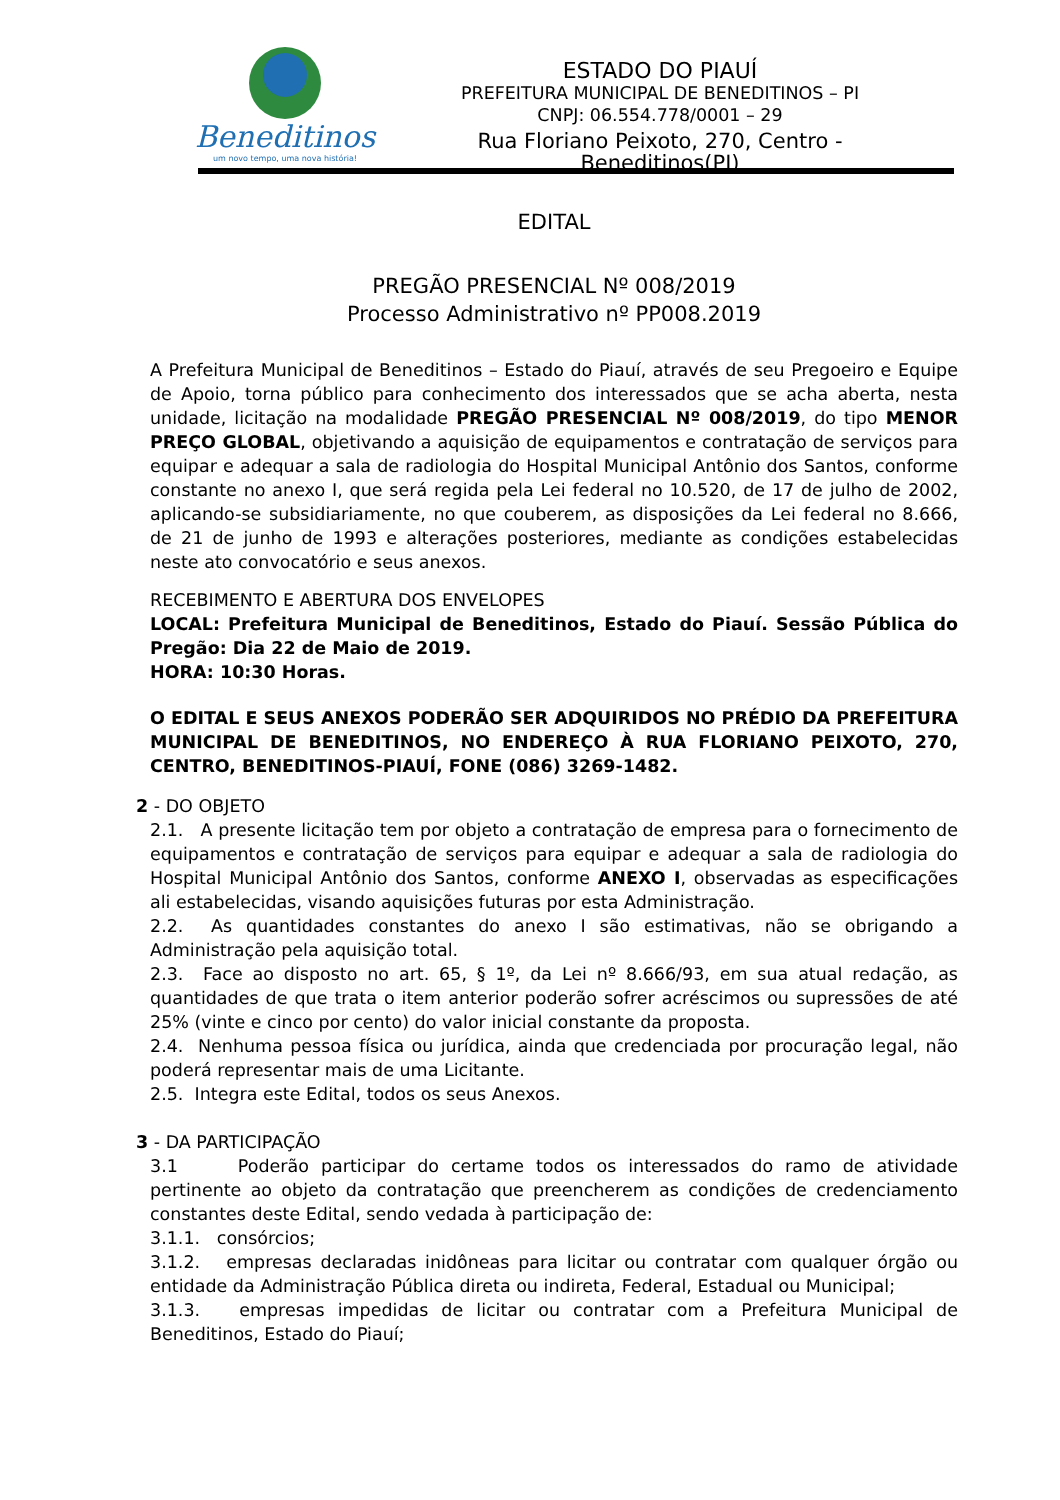Beneditinos
um novo tempo, uma nova história!
ESTADO DO PIAUÍ
PREFEITURA MUNICIPAL DE BENEDITINOS – PI
CNPJ: 06.554.778/0001 – 29
Rua Floriano Peixoto, 270, Centro - Beneditinos(PI)
EDITAL
PREGÃO PRESENCIAL Nº 008/2019
Processo Administrativo nº PP008.2019
A Prefeitura Municipal de Beneditinos – Estado do Piauí, através de seu Pregoeiro e Equipe de Apoio, torna público para conhecimento dos interessados que se acha aberta, nesta unidade, licitação na modalidade PREGÃO PRESENCIAL Nº 008/2019, do tipo MENOR PREÇO GLOBAL, objetivando a aquisição de equipamentos e contratação de serviços para equipar e adequar a sala de radiologia do Hospital Municipal Antônio dos Santos, conforme constante no anexo I, que será regida pela Lei federal no 10.520, de 17 de julho de 2002, aplicando-se subsidiariamente, no que couberem, as disposições da Lei federal no 8.666, de 21 de junho de 1993 e alterações posteriores, mediante as condições estabelecidas neste ato convocatório e seus anexos.
RECEBIMENTO E ABERTURA DOS ENVELOPES
LOCAL: Prefeitura Municipal de Beneditinos, Estado do Piauí. Sessão Pública do Pregão: Dia 22 de Maio de 2019.
HORA: 10:30 Horas.
O EDITAL E SEUS ANEXOS PODERÃO SER ADQUIRIDOS NO PRÉDIO DA PREFEITURA MUNICIPAL DE BENEDITINOS, NO ENDEREÇO À RUA FLORIANO PEIXOTO, 270, CENTRO, BENEDITINOS-PIAUÍ, FONE (086) 3269-1482.
2 - DO OBJETO
2.1. A presente licitação tem por objeto a contratação de empresa para o fornecimento de equipamentos e contratação de serviços para equipar e adequar a sala de radiologia do Hospital Municipal Antônio dos Santos, conforme ANEXO I, observadas as especificações ali estabelecidas, visando aquisições futuras por esta Administração.
2.2. As quantidades constantes do anexo I são estimativas, não se obrigando a Administração pela aquisição total.
2.3. Face ao disposto no art. 65, § 1º, da Lei nº 8.666/93, em sua atual redação, as quantidades de que trata o item anterior poderão sofrer acréscimos ou supressões de até 25% (vinte e cinco por cento) do valor inicial constante da proposta.
2.4. Nenhuma pessoa física ou jurídica, ainda que credenciada por procuração legal, não poderá representar mais de uma Licitante.
2.5. Integra este Edital, todos os seus Anexos.
3 - DA PARTICIPAÇÃO
3.1 Poderão participar do certame todos os interessados do ramo de atividade pertinente ao objeto da contratação que preencherem as condições de credenciamento constantes deste Edital, sendo vedada à participação de:
3.1.1. consórcios;
3.1.2. empresas declaradas inidôneas para licitar ou contratar com qualquer órgão ou entidade da Administração Pública direta ou indireta, Federal, Estadual ou Municipal;
3.1.3. empresas impedidas de licitar ou contratar com a Prefeitura Municipal de Beneditinos, Estado do Piauí;